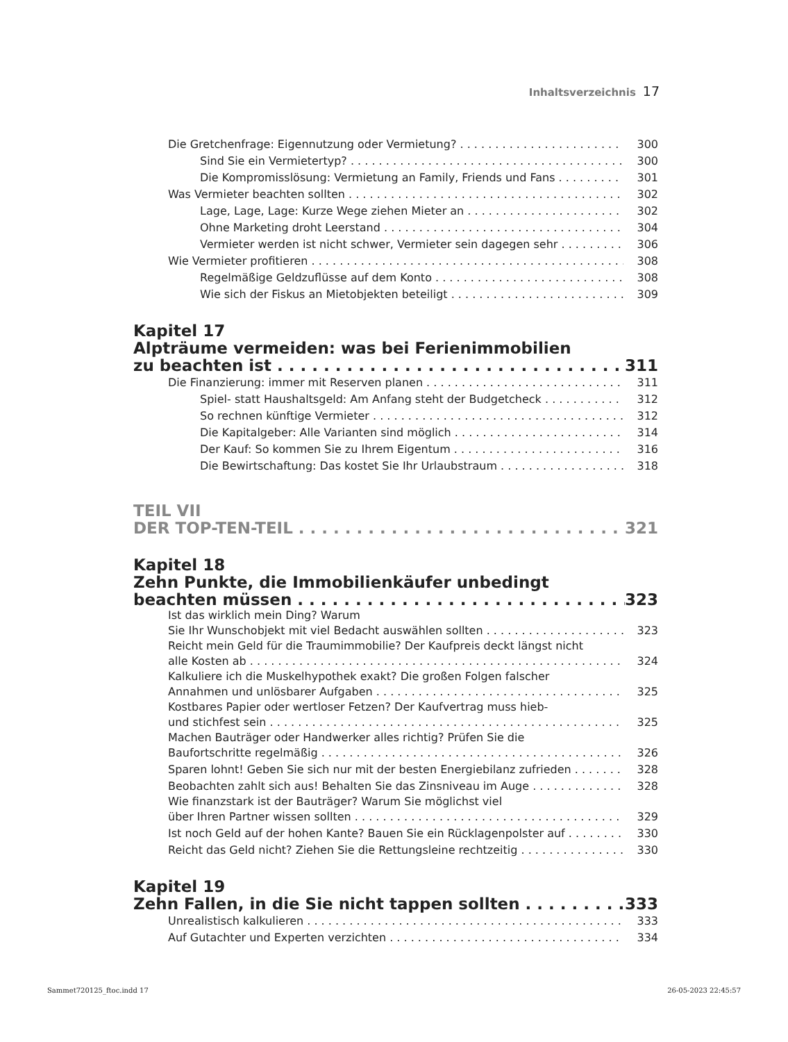Inhaltsverzeichnis 17
Die Gretchenfrage: Eigennutzung oder Vermietung? 300
Sind Sie ein Vermietertyp? 300
Die Kompromisslösung: Vermietung an Family, Friends und Fans 301
Was Vermieter beachten sollten 302
Lage, Lage, Lage: Kurze Wege ziehen Mieter an 302
Ohne Marketing droht Leerstand 304
Vermieter werden ist nicht schwer, Vermieter sein dagegen sehr 306
Wie Vermieter profitieren 308
Regelmäßige Geldzuflüsse auf dem Konto 308
Wie sich der Fiskus an Mietobjekten beteiligt 309
Kapitel 17
Alpträume vermeiden: was bei Ferienimmobilien
zu beachten ist 311
Die Finanzierung: immer mit Reserven planen 311
Spiel- statt Haushaltsgeld: Am Anfang steht der Budgetcheck 312
So rechnen künftige Vermieter 312
Die Kapitalgeber: Alle Varianten sind möglich 314
Der Kauf: So kommen Sie zu Ihrem Eigentum 316
Die Bewirtschaftung: Das kostet Sie Ihr Urlaubstraum 318
TEIL VII
DER TOP-TEN-TEIL 321
Kapitel 18
Zehn Punkte, die Immobilienkäufer unbedingt
beachten müssen 323
Ist das wirklich mein Ding? Warum
Sie Ihr Wunschobjekt mit viel Bedacht auswählen sollten 323
Reicht mein Geld für die Traumimmobilie? Der Kaufpreis deckt längst nicht
alle Kosten ab 324
Kalkuliere ich die Muskelhypothek exakt? Die großen Folgen falscher
Annahmen und unlösbarer Aufgaben 325
Kostbares Papier oder wertloser Fetzen? Der Kaufvertrag muss hieb-
und stichfest sein 325
Machen Bauträger oder Handwerker alles richtig? Prüfen Sie die
Baufortschritte regelmäßig 326
Sparen lohnt! Geben Sie sich nur mit der besten Energiebilanz zufrieden 328
Beobachten zahlt sich aus! Behalten Sie das Zinsniveau im Auge 328
Wie finanzstark ist der Bauträger? Warum Sie möglichst viel
über Ihren Partner wissen sollten 329
Ist noch Geld auf der hohen Kante? Bauen Sie ein Rücklagenpolster auf 330
Reicht das Geld nicht? Ziehen Sie die Rettungsleine rechtzeitig 330
Kapitel 19
Zehn Fallen, in die Sie nicht tappen sollten 333
Unrealistisch kalkulieren 333
Auf Gutachter und Experten verzichten 334
Sammet720125_ftoc.indd 17 26-05-2023 22:45:57